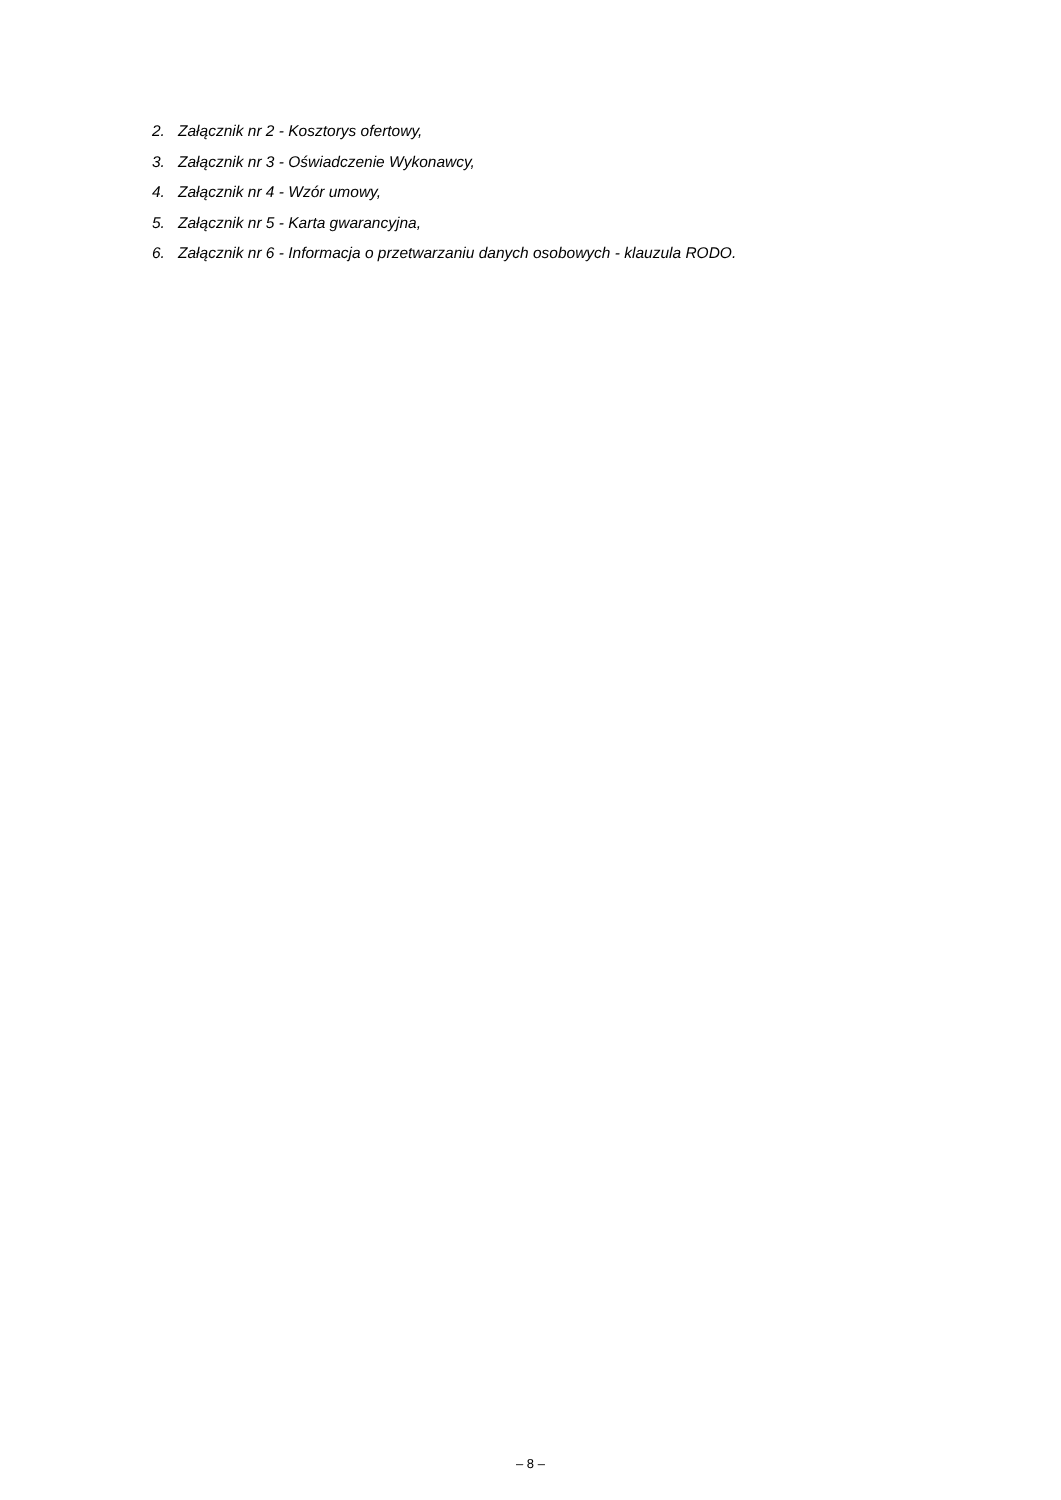2. Załącznik nr 2 - Kosztorys ofertowy,
3. Załącznik nr 3 - Oświadczenie Wykonawcy,
4. Załącznik nr 4 - Wzór umowy,
5. Załącznik nr 5 - Karta gwarancyjna,
6. Załącznik nr 6 - Informacja o przetwarzaniu danych osobowych - klauzula RODO.
– 8 –